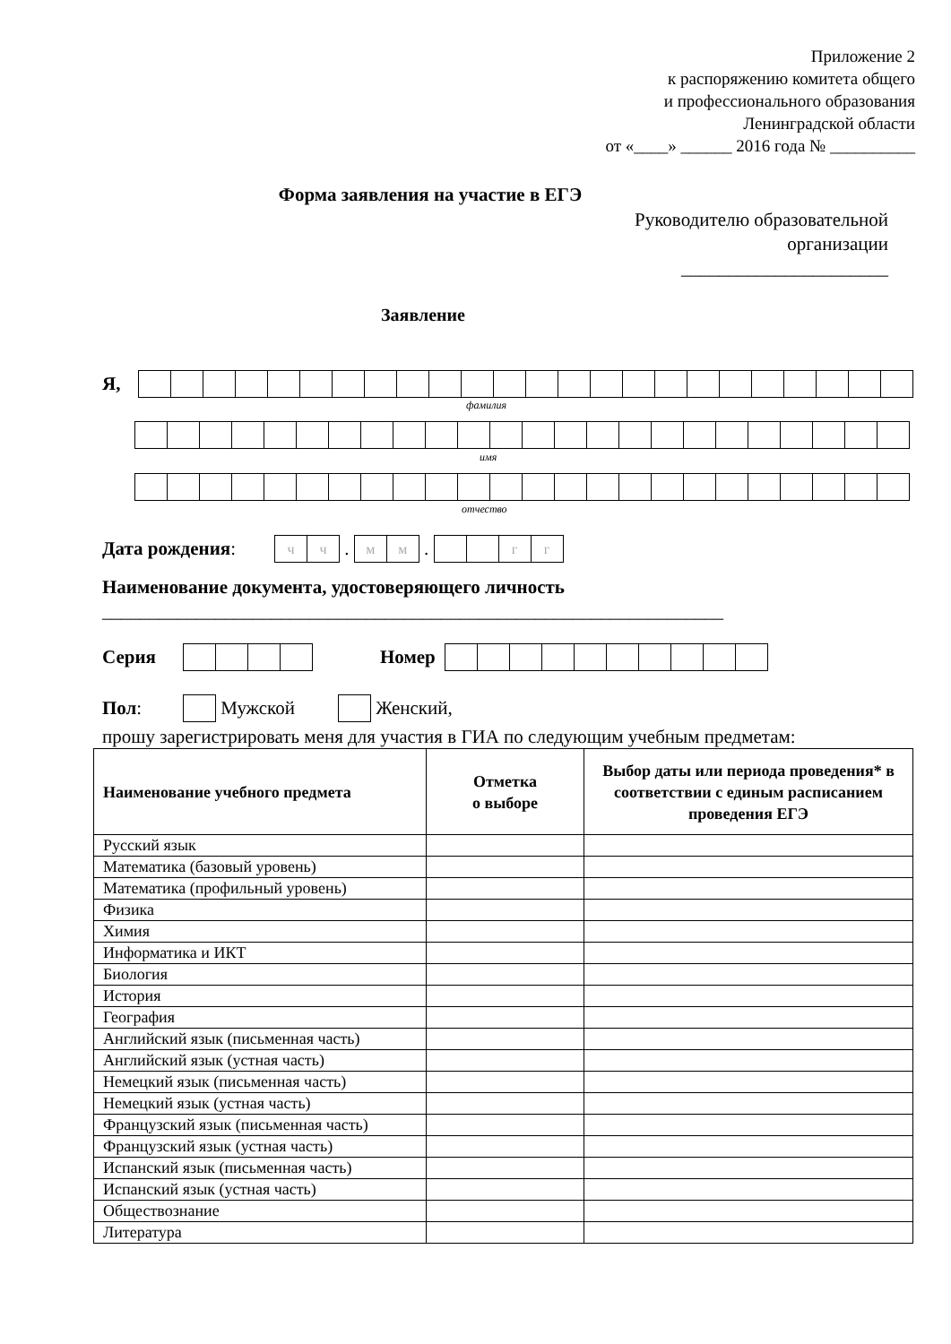Приложение 2
к распоряжению комитета общего
и профессионального образования
Ленинградской области
от «____» ______ 2016 года № __________
Форма заявления на участие в ЕГЭ
Руководителю образовательной
организации
______________________
Заявление
Я,
фамилия
имя
отчество
Дата рождения:
чч
.
мм
.
гг
Наименование документа, удостоверяющего личность
__________________________________________________________________
Серия Номер
Пол:
Мужской
Женский,
прошу зарегистрировать меня для участия в ГИА по следующим учебным предметам:
| Наименование учебного предмета | Отметка о выборе | Выбор даты или периода проведения* в соответствии с единым расписанием проведения ЕГЭ |
| --- | --- | --- |
| Русский язык | | |
| Математика (базовый уровень) | | |
| Математика (профильный уровень) | | |
| Физика | | |
| Химия | | |
| Информатика и ИКТ | | |
| Биология | | |
| История | | |
| География | | |
| Английский язык (письменная часть) | | |
| Английский язык (устная часть) | | |
| Немецкий язык (письменная часть) | | |
| Немецкий язык (устная часть) | | |
| Французский язык (письменная часть) | | |
| Французский язык (устная часть) | | |
| Испанский язык (письменная часть) | | |
| Испанский язык (устная часть) | | |
| Обществознание | | |
| Литература | | |